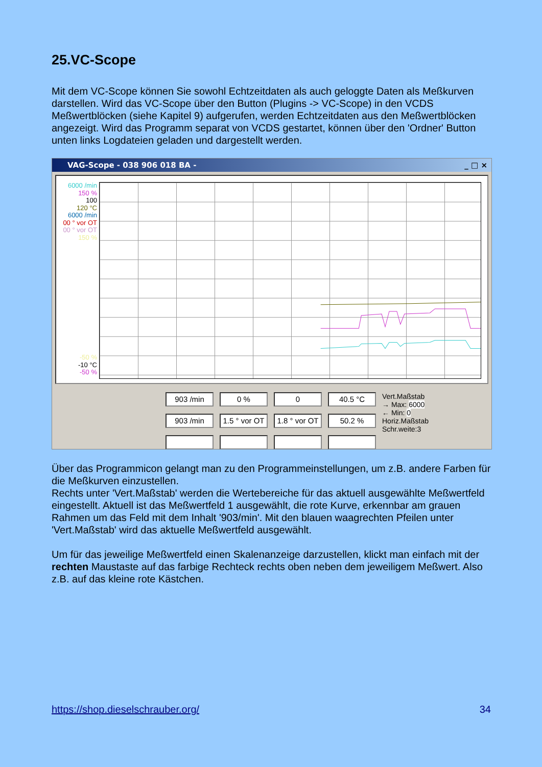25.VC-Scope
Mit dem VC-Scope können Sie sowohl Echtzeitdaten als auch geloggte Daten als Meßkurven darstellen. Wird das VC-Scope über den Button (Plugins -> VC-Scope) in den VCDS Meßwertblöcken (siehe Kapitel 9) aufgerufen, werden Echtzeitdaten aus den Meßwertblöcken angezeigt. Wird das Programm separat von VCDS gestartet, können über den 'Ordner' Button unten links Logdateien geladen und dargestellt werden.
VAG-Scope - 038 906 018 BA - _ □ ×
6000 /min
150 %
100
120 °C
6000 /min
00 ° vor OT
00 ° vor OT
150 %
-50 %
-10 °C
-50 %
903 /min
903 /min
0 %
1.5 ° vor OT
0
1.8 ° vor OT
40.5 °C
50.2 %
Vert.Maßstab
→ Max: 6000
← Min: 0
Horiz.Maßstab
Schr.weite:3
Über das Programmicon gelangt man zu den Programmeinstellungen, um z.B. andere Farben für die Meßkurven einzustellen.
Rechts unter 'Vert.Maßstab' werden die Wertebereiche für das aktuell ausgewählte Meßwertfeld eingestellt. Aktuell ist das Meßwertfeld 1 ausgewählt, die rote Kurve, erkennbar am grauen Rahmen um das Feld mit dem Inhalt '903/min'. Mit den blauen waagrechten Pfeilen unter 'Vert.Maßstab' wird das aktuelle Meßwertfeld ausgewählt.
Um für das jeweilige Meßwertfeld einen Skalenanzeige darzustellen, klickt man einfach mit der rechten Maustaste auf das farbige Rechteck rechts oben neben dem jeweiligem Meßwert. Also z.B. auf das kleine rote Kästchen.
https://shop.dieselschrauber.org/ 34